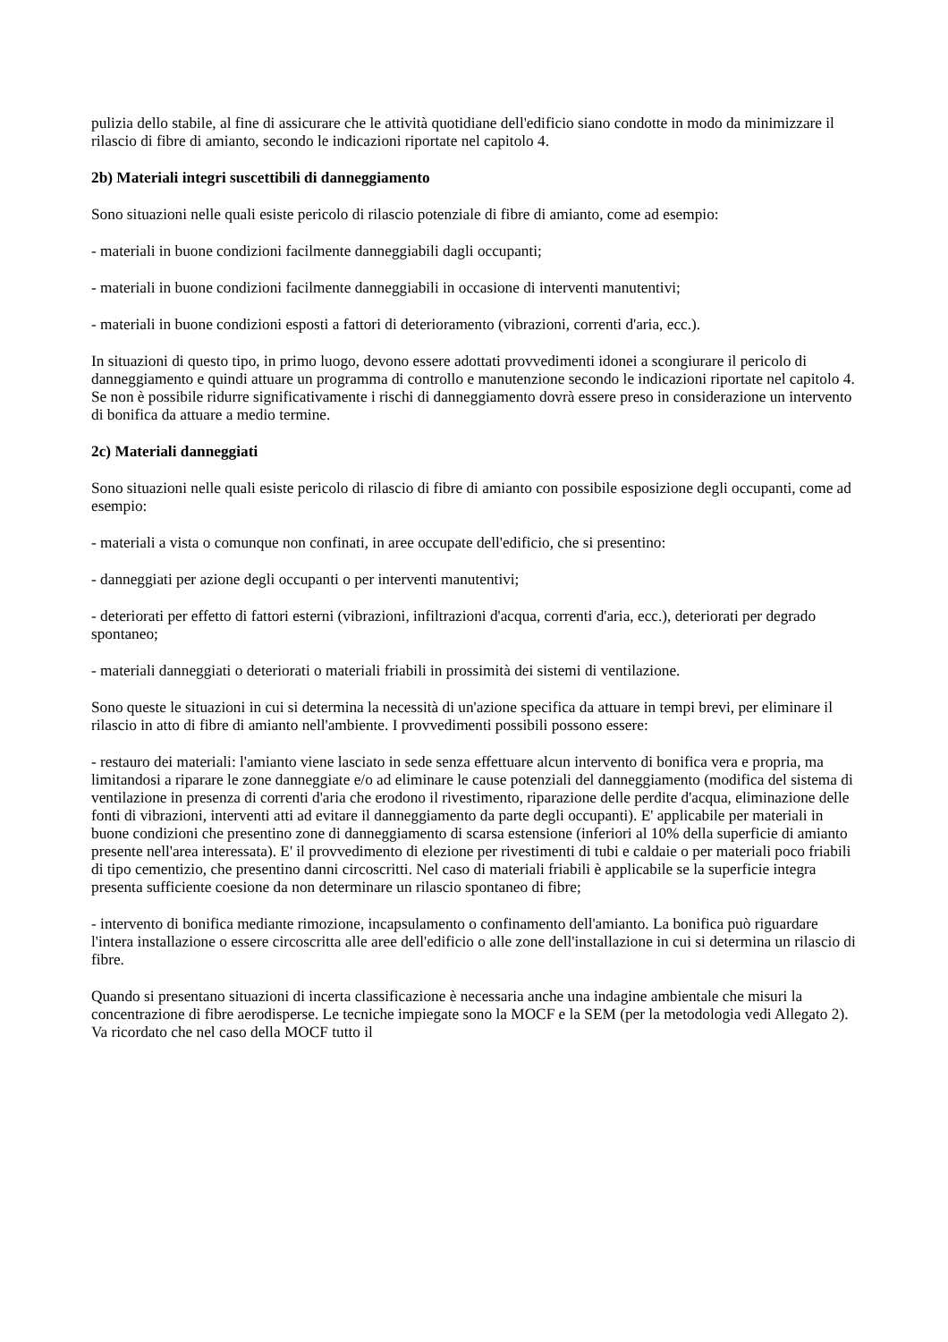pulizia dello stabile, al fine di assicurare che le attività quotidiane dell'edificio siano condotte in modo da minimizzare il rilascio di fibre di amianto, secondo le indicazioni riportate nel capitolo 4.
2b) Materiali integri suscettibili di danneggiamento
Sono situazioni nelle quali esiste pericolo di rilascio potenziale di fibre di amianto, come ad esempio:
- materiali in buone condizioni facilmente danneggiabili dagli occupanti;
- materiali in buone condizioni facilmente danneggiabili in occasione di interventi manutentivi;
- materiali in buone condizioni esposti a fattori di deterioramento (vibrazioni, correnti d'aria, ecc.).
In situazioni di questo tipo, in primo luogo, devono essere adottati provvedimenti idonei a scongiurare il pericolo di danneggiamento e quindi attuare un programma di controllo e manutenzione secondo le indicazioni riportate nel capitolo 4. Se non è possibile ridurre significativamente i rischi di danneggiamento dovrà essere preso in considerazione un intervento di bonifica da attuare a medio termine.
2c) Materiali danneggiati
Sono situazioni nelle quali esiste pericolo di rilascio di fibre di amianto con possibile esposizione degli occupanti, come ad esempio:
- materiali a vista o comunque non confinati, in aree occupate dell'edificio, che si presentino:
- danneggiati per azione degli occupanti o per interventi manutentivi;
- deteriorati per effetto di fattori esterni (vibrazioni, infiltrazioni d'acqua, correnti d'aria, ecc.), deteriorati per degrado spontaneo;
- materiali danneggiati o deteriorati o materiali friabili in prossimità dei sistemi di ventilazione.
Sono queste le situazioni in cui si determina la necessità di un'azione specifica da attuare in tempi brevi, per eliminare il rilascio in atto di fibre di amianto nell'ambiente. I provvedimenti possibili possono essere:
- restauro dei materiali: l'amianto viene lasciato in sede senza effettuare alcun intervento di bonifica vera e propria, ma limitandosi a riparare le zone danneggiate e/o ad eliminare le cause potenziali del danneggiamento (modifica del sistema di ventilazione in presenza di correnti d'aria che erodono il rivestimento, riparazione delle perdite d'acqua, eliminazione delle fonti di vibrazioni, interventi atti ad evitare il danneggiamento da parte degli occupanti). E' applicabile per materiali in buone condizioni che presentino zone di danneggiamento di scarsa estensione (inferiori al 10% della superficie di amianto presente nell'area interessata). E' il provvedimento di elezione per rivestimenti di tubi e caldaie o per materiali poco friabili di tipo cementizio, che presentino danni circoscritti. Nel caso di materiali friabili è applicabile se la superficie integra presenta sufficiente coesione da non determinare un rilascio spontaneo di fibre;
- intervento di bonifica mediante rimozione, incapsulamento o confinamento dell'amianto. La bonifica può riguardare l'intera installazione o essere circoscritta alle aree dell'edificio o alle zone dell'installazione in cui si determina un rilascio di fibre.
Quando si presentano situazioni di incerta classificazione è necessaria anche una indagine ambientale che misuri la concentrazione di fibre aerodisperse. Le tecniche impiegate sono la MOCF e la SEM (per la metodologia vedi Allegato 2). Va ricordato che nel caso della MOCF tutto il